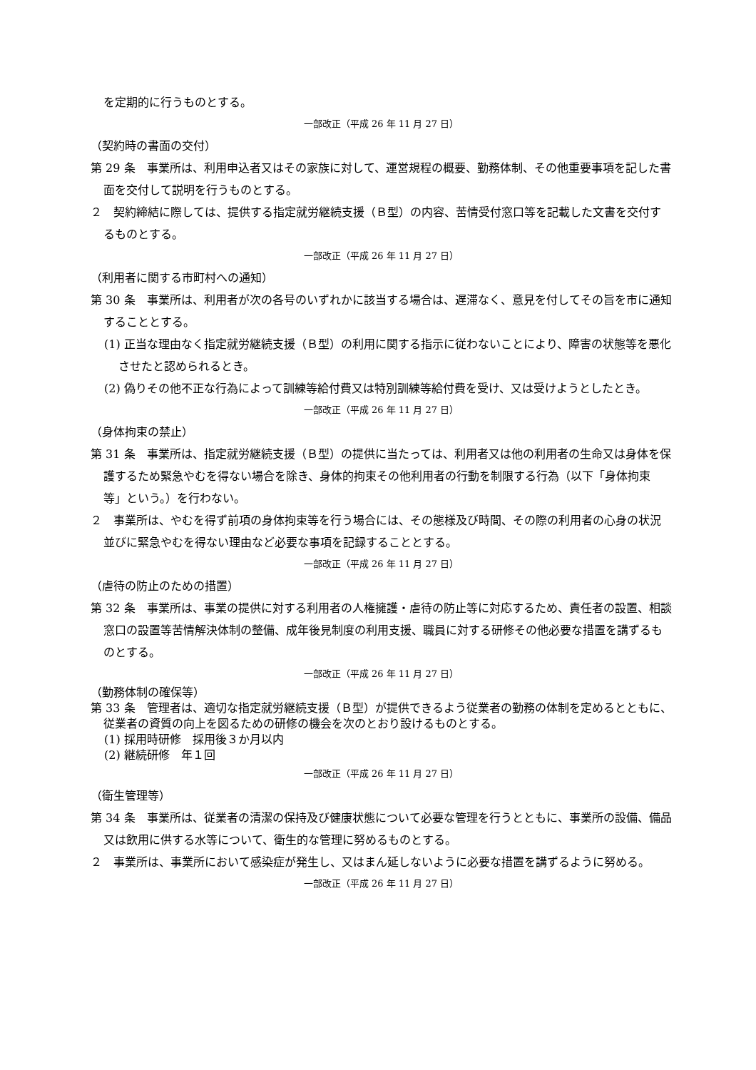を定期的に行うものとする。
一部改正（平成 26 年 11 月 27 日）
（契約時の書面の交付）
第 29 条　事業所は、利用申込者又はその家族に対して、運営規程の概要、勤務体制、その他重要事項を記した書面を交付して説明を行うものとする。
２　契約締結に際しては、提供する指定就労継続支援（Ｂ型）の内容、苦情受付窓口等を記載した文書を交付するものとする。
一部改正（平成 26 年 11 月 27 日）
（利用者に関する市町村への通知）
第 30 条　事業所は、利用者が次の各号のいずれかに該当する場合は、遅滞なく、意見を付してその旨を市に通知することとする。
(1) 正当な理由なく指定就労継続支援（Ｂ型）の利用に関する指示に従わないことにより、障害の状態等を悪化させたと認められるとき。
(2) 偽りその他不正な行為によって訓練等給付費又は特別訓練等給付費を受け、又は受けようとしたとき。
一部改正（平成 26 年 11 月 27 日）
（身体拘束の禁止）
第 31 条　事業所は、指定就労継続支援（Ｂ型）の提供に当たっては、利用者又は他の利用者の生命又は身体を保護するため緊急やむを得ない場合を除き、身体的拘束その他利用者の行動を制限する行為（以下「身体拘束等」という。）を行わない。
２　事業所は、やむを得ず前項の身体拘束等を行う場合には、その態様及び時間、その際の利用者の心身の状況並びに緊急やむを得ない理由など必要な事項を記録することとする。
一部改正（平成 26 年 11 月 27 日）
（虐待の防止のための措置）
第 32 条　事業所は、事業の提供に対する利用者の人権擁護・虐待の防止等に対応するため、責任者の設置、相談窓口の設置等苦情解決体制の整備、成年後見制度の利用支援、職員に対する研修その他必要な措置を講ずるものとする。
一部改正（平成 26 年 11 月 27 日）
（勤務体制の確保等）
第 33 条　管理者は、適切な指定就労継続支援（Ｂ型）が提供できるよう従業者の勤務の体制を定めるとともに、従業者の資質の向上を図るための研修の機会を次のとおり設けるものとする。
(1) 採用時研修　採用後３か月以内
(2) 継続研修　年１回
一部改正（平成 26 年 11 月 27 日）
（衛生管理等）
第 34 条　事業所は、従業者の清潔の保持及び健康状態について必要な管理を行うとともに、事業所の設備、備品又は飲用に供する水等について、衛生的な管理に努めるものとする。
２　事業所は、事業所において感染症が発生し、又はまん延しないように必要な措置を講ずるように努める。
一部改正（平成 26 年 11 月 27 日）